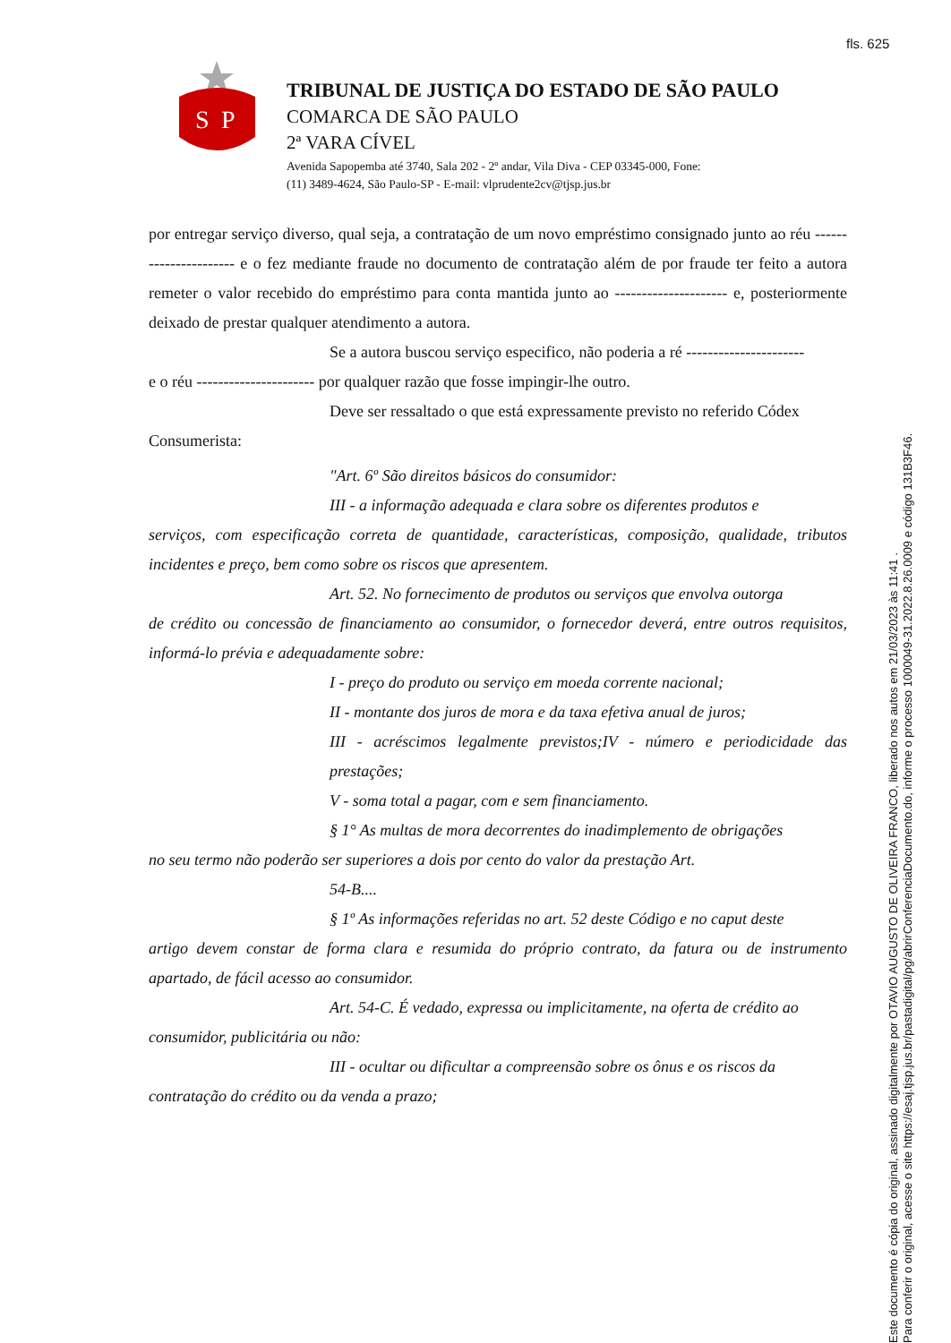fls. 625
S
P
TRIBUNAL DE JUSTIÇA DO ESTADO DE SÃO PAULO
COMARCA DE SÃO PAULO
2ª VARA CÍVEL
Avenida Sapopemba até 3740, Sala 202 - 2º andar, Vila Diva - CEP 03345-000, Fone:
(11) 3489-4624, São Paulo-SP - E-mail: vlprudente2cv@tjsp.jus.br
por entregar serviço diverso, qual seja, a contratação de um novo empréstimo consignado junto ao réu ---------------------- e o fez mediante fraude no documento de contratação além de por fraude ter feito a autora remeter o valor recebido do empréstimo para conta mantida junto ao --------------------- e, posteriormente deixado de prestar qualquer atendimento a autora.
Se a autora buscou serviço especifico, não poderia a ré ----------------------
e o réu ---------------------- por qualquer razão que fosse impingir-lhe outro.
Deve ser ressaltado o que está expressamente previsto no referido Códex
Consumerista:
"Art. 6º São direitos básicos do consumidor:
III - a informação adequada e clara sobre os diferentes produtos e
serviços, com especificação correta de quantidade, características, composição, qualidade, tributos incidentes e preço, bem como sobre os riscos que apresentem.
Art. 52. No fornecimento de produtos ou serviços que envolva outorga
de crédito ou concessão de financiamento ao consumidor, o fornecedor deverá, entre outros requisitos, informá-lo prévia e adequadamente sobre:
I - preço do produto ou serviço em moeda corrente nacional;
II - montante dos juros de mora e da taxa efetiva anual de juros;
III - acréscimos legalmente previstos;IV - número e periodicidade das prestações;
V - soma total a pagar, com e sem financiamento.
§ 1° As multas de mora decorrentes do inadimplemento de obrigações
no seu termo não poderão ser superiores a dois por cento do valor da prestação Art.
54-B....
§ 1º As informações referidas no art. 52 deste Código e no caput deste
artigo devem constar de forma clara e resumida do próprio contrato, da fatura ou de instrumento apartado, de fácil acesso ao consumidor.
Art. 54-C. É vedado, expressa ou implicitamente, na oferta de crédito ao
consumidor, publicitária ou não:
III - ocultar ou dificultar a compreensão sobre os ônus e os riscos da
contratação do crédito ou da venda a prazo;
Este documento é cópia do original, assinado digitalmente por OTAVIO AUGUSTO DE OLIVEIRA FRANCO, liberado nos autos em 21/03/2023 às 11:41 .
Para conferir o original, acesse o site https://esaj.tjsp.jus.br/pastadigital/pg/abrirConferenciaDocumento.do, informe o processo 1000049-31.2022.8.26.0009 e código 131B3F46.